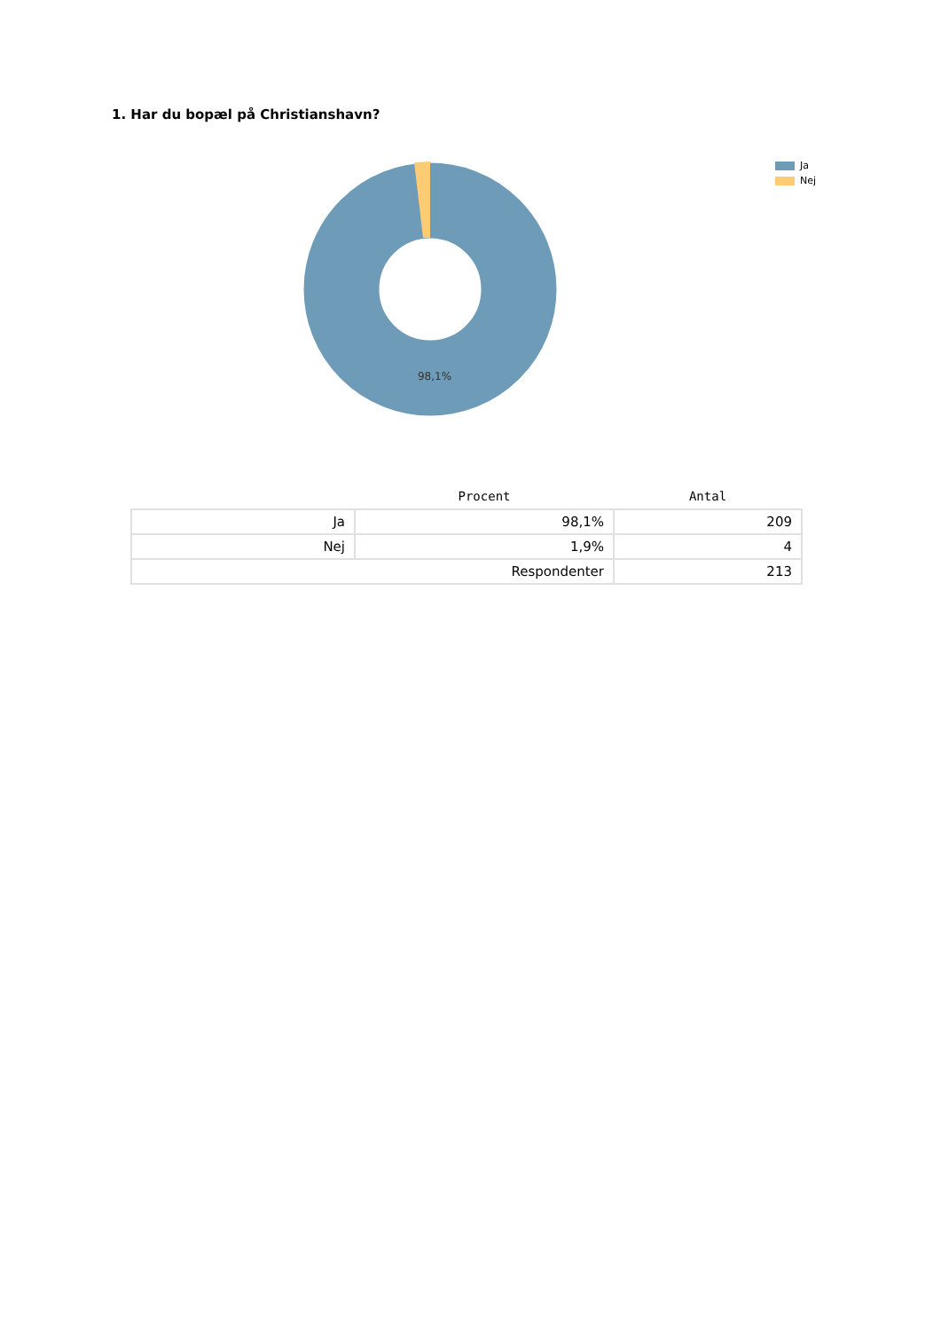1. Har du bopæl på Christianshavn?
98,1%
Ja
Nej
| | Procent | Antal |
| --- | --- | --- |
| Ja | 98,1% | 209 |
| Nej | 1,9% | 4 |
| Respondenter | | 213 |